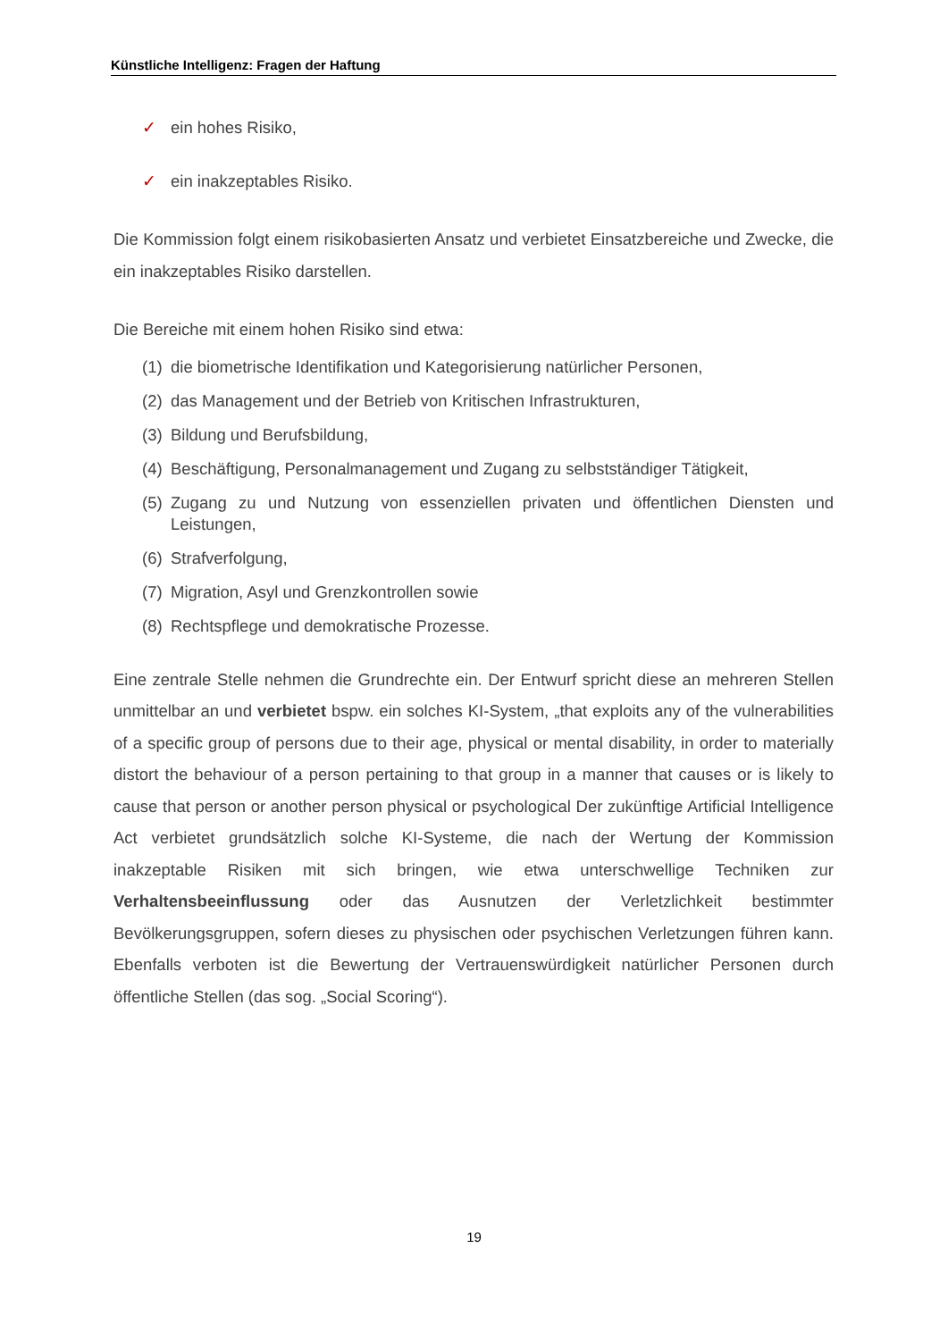Künstliche Intelligenz: Fragen der Haftung
✓ ein hohes Risiko,
✓ ein inakzeptables Risiko.
Die Kommission folgt einem risikobasierten Ansatz und verbietet Einsatzbereiche und Zwecke, die ein inakzeptables Risiko darstellen.
Die Bereiche mit einem hohen Risiko sind etwa:
(1) die biometrische Identifikation und Kategorisierung natürlicher Personen,
(2) das Management und der Betrieb von Kritischen Infrastrukturen,
(3) Bildung und Berufsbildung,
(4) Beschäftigung, Personalmanagement und Zugang zu selbstständiger Tätigkeit,
(5) Zugang zu und Nutzung von essenziellen privaten und öffentlichen Diensten und Leistungen,
(6) Strafverfolgung,
(7) Migration, Asyl und Grenzkontrollen sowie
(8) Rechtspflege und demokratische Prozesse.
Eine zentrale Stelle nehmen die Grundrechte ein. Der Entwurf spricht diese an mehreren Stellen unmittelbar an und verbietet bspw. ein solches KI-System, „that exploits any of the vulnerabilities of a specific group of persons due to their age, physical or mental disability, in order to materially distort the behaviour of a person pertaining to that group in a manner that causes or is likely to cause that person or another person physical or psychological Der zukünftige Artificial Intelligence Act verbietet grundsätzlich solche KI-Systeme, die nach der Wertung der Kommission inakzeptable Risiken mit sich bringen, wie etwa unterschwellige Techniken zur Verhaltensbeeinflussung oder das Ausnutzen der Verletzlichkeit bestimmter Bevölkerungsgruppen, sofern dieses zu physischen oder psychischen Verletzungen führen kann. Ebenfalls verboten ist die Bewertung der Vertrauenswürdigkeit natürlicher Personen durch öffentliche Stellen (das sog. „Social Scoring“).
19